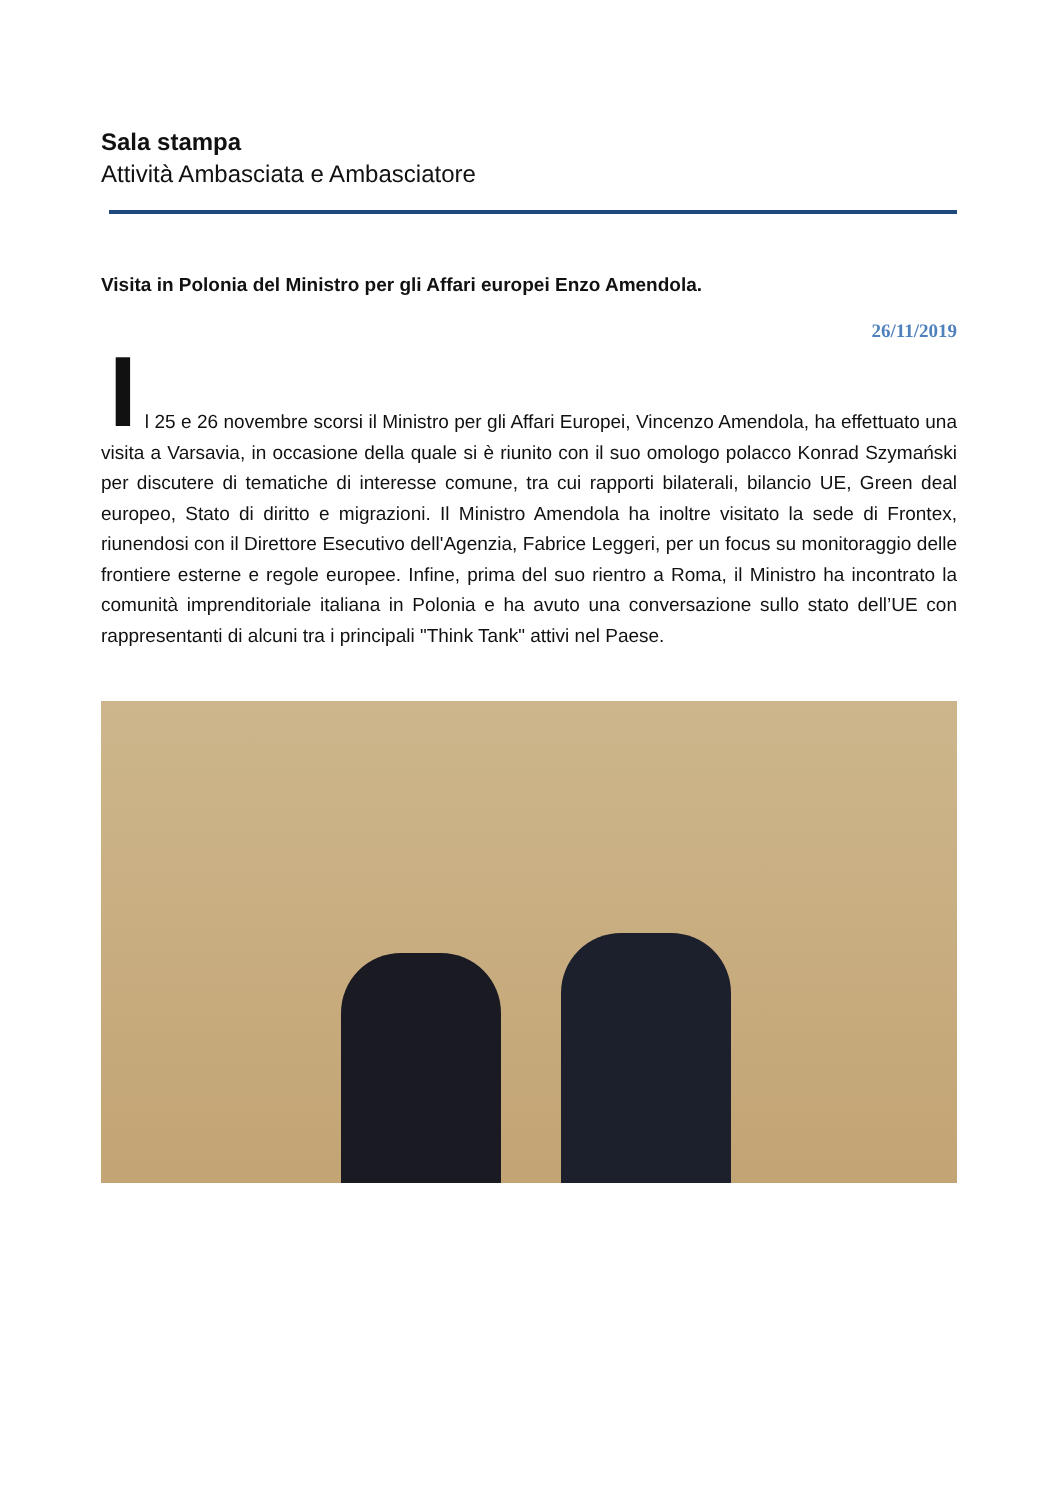Sala stampa
Attività Ambasciata e Ambasciatore
Visita in Polonia del Ministro per gli Affari europei Enzo Amendola.
26/11/2019
I
l 25 e 26 novembre scorsi il Ministro per gli Affari Europei, Vincenzo Amendola, ha effettuato una visita a Varsavia, in occasione della quale si è riunito con il suo omologo polacco Konrad Szymański per discutere di tematiche di interesse comune, tra cui rapporti bilaterali, bilancio UE, Green deal europeo, Stato di diritto e migrazioni. Il Ministro Amendola ha inoltre visitato la sede di Frontex, riunendosi con il Direttore Esecutivo dell'Agenzia, Fabrice Leggeri, per un focus su monitoraggio delle frontiere esterne e regole europee. Infine, prima del suo rientro a Roma, il Ministro ha incontrato la comunità imprenditoriale italiana in Polonia e ha avuto una conversazione sullo stato dell’UE con rappresentanti di alcuni tra i principali "Think Tank" attivi nel Paese.